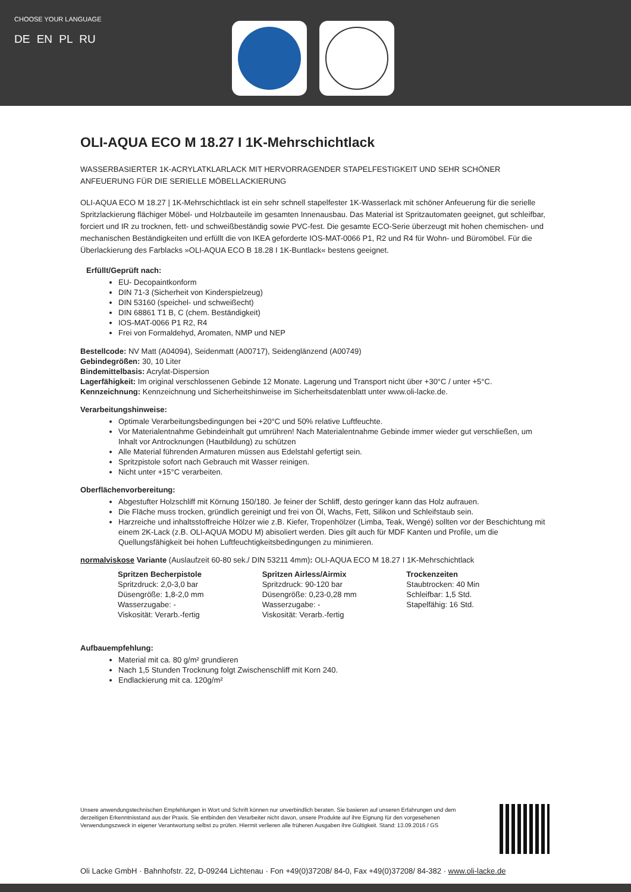CHOOSE YOUR LANGUAGE
DE EN PL RU
OLI-AQUA ECO M 18.27 I 1K-Mehrschichtlack
WASSERBASIERTER 1K-ACRYLATKLARLACK MIT HERVORRAGENDER STAPELFESTIGKEIT UND SEHR SCHÖNER ANFEUERUNG FÜR DIE SERIELLE MÖBELLACKIERUNG
OLI-AQUA ECO M 18.27 | 1K-Mehrschichtlack ist ein sehr schnell stapelfester 1K-Wasserlack mit schöner Anfeuerung für die serielle Spritzlackierung flächiger Möbel- und Holzbauteile im gesamten Innenausbau. Das Material ist Spritzautomaten geeignet, gut schleifbar, forciert und IR zu trocknen, fett- und schweißbeständig sowie PVC-fest. Die gesamte ECO-Serie überzeugt mit hohen chemischen- und mechanischen Beständigkeiten und erfüllt die von IKEA geforderte IOS-MAT-0066 P1, R2 und R4 für Wohn- und Büromöbel. Für die Überlackierung des Farblacks »OLI-AQUA ECO B 18.28 I 1K-Buntlack« bestens geeignet.
Erfüllt/Geprüft nach:
EU- Decopaintkonform
DIN 71-3 (Sicherheit von Kinderspielzeug)
DIN 53160 (speichel- und schweißecht)
DIN 68861 T1 B, C (chem. Beständigkeit)
IOS-MAT-0066 P1 R2, R4
Frei von Formaldehyd, Aromaten, NMP und NEP
Bestellcode: NV Matt (A04094), Seidenmatt (A00717), Seidenglänzend (A00749)
Gebindegrößen: 30, 10 Liter
Bindemittelbasis: Acrylat-Dispersion
Lagerfähigkeit: Im original verschlossenen Gebinde 12 Monate. Lagerung und Transport nicht über +30°C / unter +5°C.
Kennzeichnung: Kennzeichnung und Sicherheitshinweise im Sicherheitsdatenblatt unter www.oli-lacke.de.
Verarbeitungshinweise:
Optimale Verarbeitungsbedingungen bei +20°C und 50% relative Luftfeuchte.
Vor Materialentnahme Gebindeinhalt gut umrühren! Nach Materialentnahme Gebinde immer wieder gut verschließen, um Inhalt vor Antrocknungen (Hautbildung) zu schützen
Alle Material führenden Armaturen müssen aus Edelstahl gefertigt sein.
Spritzpistole sofort nach Gebrauch mit Wasser reinigen.
Nicht unter +15°C verarbeiten.
Oberflächenvorbereitung:
Abgestufter Holzschliff mit Körnung 150/180. Je feiner der Schliff, desto geringer kann das Holz aufrauen.
Die Fläche muss trocken, gründlich gereinigt und frei von Öl, Wachs, Fett, Silikon und Schleifstaub sein.
Harzreiche und inhaltsstoffreiche Hölzer wie z.B. Kiefer, Tropenhölzer (Limba, Teak, Wengé) sollten vor der Beschichtung mit einem 2K-Lack (z.B. OLI-AQUA MODU M) abisoliert werden. Dies gilt auch für MDF Kanten und Profile, um die Quellungsfähigkeit bei hohen Luftfeuchtigkeitsbedingungen zu minimieren.
normalviskose Variante (Auslaufzeit 60-80 sek./ DIN 53211 4mm): OLI-AQUA ECO M 18.27 I 1K-Mehrschichtlack
Spritzen Becherpistole
Spritzdruck: 2,0-3,0 bar
Düsengröße: 1,8-2,0 mm
Wasserzugabe: -
Viskosität: Verarb.-fertig
Spritzen Airless/Airmix
Spritzdruck: 90-120 bar
Düsengröße: 0,23-0,28 mm
Wasserzugabe: -
Viskosität: Verarb.-fertig
Trockenzeiten
Staubtrocken: 40 Min
Schleifbar: 1,5 Std.
Stapelfähig: 16 Std.
Aufbauempfehlung:
Material mit ca. 80 g/m² grundieren
Nach 1,5 Stunden Trocknung folgt Zwischenschliff mit Korn 240.
Endlackierung mit ca. 120g/m²
Unsere anwendungstechnischen Empfehlungen in Wort und Schrift können nur unverbindlich beraten. Sie basieren auf unseren Erfahrungen und dem derzeitigen Erkenntnisstand aus der Praxis. Sie entbinden den Verarbeiter nicht davon, unsere Produkte auf ihre Eignung für den vorgesehenen Verwendungszweck in eigener Verantwortung selbst zu prüfen. Hiermit verlieren alle früheren Ausgaben ihre Gültigkeit. Stand: 13.09.2016 / GS
Oli Lacke GmbH · Bahnhofstr. 22, D-09244 Lichtenau · Fon +49(0)37208/ 84-0, Fax +49(0)37208/ 84-382 · www.oli-lacke.de